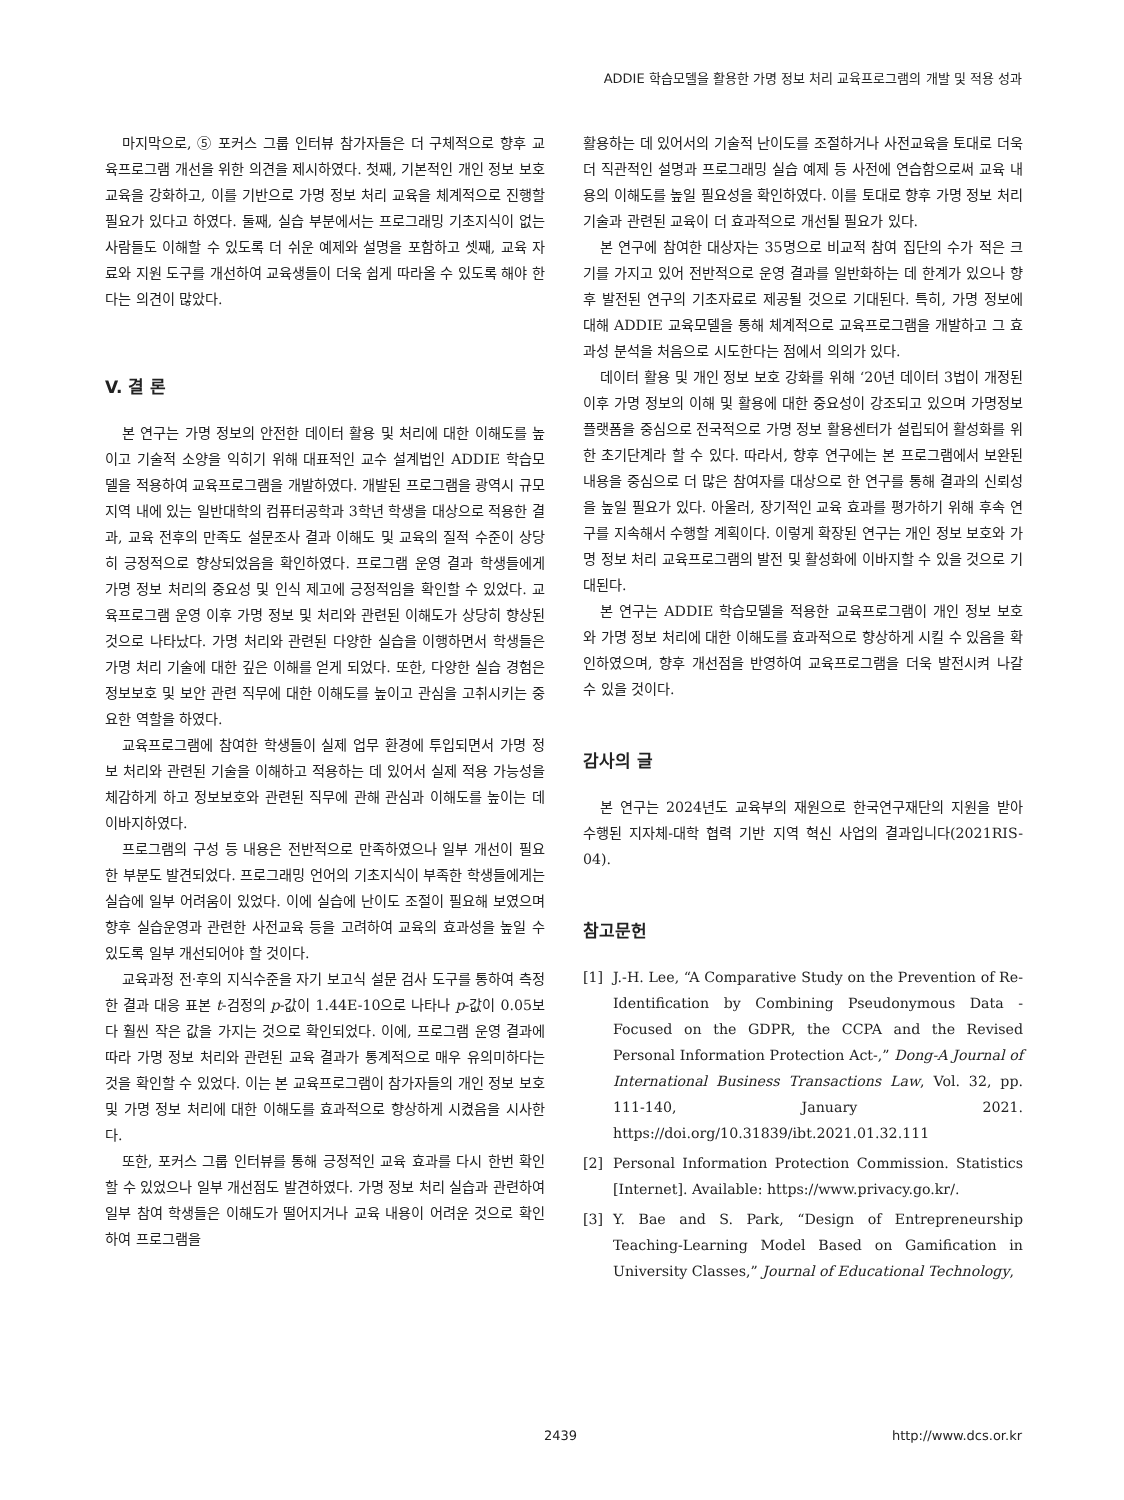ADDIE 학습모델을 활용한 가명 정보 처리 교육프로그램의 개발 및 적용 성과
마지막으로, ⑤ 포커스 그룹 인터뷰 참가자들은 더 구체적으로 향후 교육프로그램 개선을 위한 의견을 제시하였다. 첫째, 기본적인 개인 정보 보호 교육을 강화하고, 이를 기반으로 가명 정보 처리 교육을 체계적으로 진행할 필요가 있다고 하였다. 둘째, 실습 부분에서는 프로그래밍 기초지식이 없는 사람들도 이해할 수 있도록 더 쉬운 예제와 설명을 포함하고 셋째, 교육 자료와 지원 도구를 개선하여 교육생들이 더욱 쉽게 따라올 수 있도록 해야 한다는 의견이 많았다.
V. 결 론
본 연구는 가명 정보의 안전한 데이터 활용 및 처리에 대한 이해도를 높이고 기술적 소양을 익히기 위해 대표적인 교수 설계법인 ADDIE 학습모델을 적용하여 교육프로그램을 개발하였다. 개발된 프로그램을 광역시 규모 지역 내에 있는 일반대학의 컴퓨터공학과 3학년 학생을 대상으로 적용한 결과, 교육 전후의 만족도 설문조사 결과 이해도 및 교육의 질적 수준이 상당히 긍정적으로 향상되었음을 확인하였다. 프로그램 운영 결과 학생들에게 가명 정보 처리의 중요성 및 인식 제고에 긍정적임을 확인할 수 있었다. 교육프로그램 운영 이후 가명 정보 및 처리와 관련된 이해도가 상당히 향상된 것으로 나타났다. 가명 처리와 관련된 다양한 실습을 이행하면서 학생들은 가명 처리 기술에 대한 깊은 이해를 얻게 되었다. 또한, 다양한 실습 경험은 정보보호 및 보안 관련 직무에 대한 이해도를 높이고 관심을 고취시키는 중요한 역할을 하였다.
교육프로그램에 참여한 학생들이 실제 업무 환경에 투입되면서 가명 정보 처리와 관련된 기술을 이해하고 적용하는 데 있어서 실제 적용 가능성을 체감하게 하고 정보보호와 관련된 직무에 관해 관심과 이해도를 높이는 데 이바지하였다.
프로그램의 구성 등 내용은 전반적으로 만족하였으나 일부 개선이 필요한 부분도 발견되었다. 프로그래밍 언어의 기초지식이 부족한 학생들에게는 실습에 일부 어려움이 있었다. 이에 실습에 난이도 조절이 필요해 보였으며 향후 실습운영과 관련한 사전교육 등을 고려하여 교육의 효과성을 높일 수 있도록 일부 개선되어야 할 것이다.
교육과정 전·후의 지식수준을 자기 보고식 설문 검사 도구를 통하여 측정한 결과 대응 표본 t-검정의 p-값이 1.44E-10으로 나타나 p-값이 0.05보다 훨씬 작은 값을 가지는 것으로 확인되었다. 이에, 프로그램 운영 결과에 따라 가명 정보 처리와 관련된 교육 결과가 통계적으로 매우 유의미하다는 것을 확인할 수 있었다. 이는 본 교육프로그램이 참가자들의 개인 정보 보호 및 가명 정보 처리에 대한 이해도를 효과적으로 향상하게 시켰음을 시사한다.
또한, 포커스 그룹 인터뷰를 통해 긍정적인 교육 효과를 다시 한번 확인할 수 있었으나 일부 개선점도 발견하였다. 가명 정보 처리 실습과 관련하여 일부 참여 학생들은 이해도가 떨어지거나 교육 내용이 어려운 것으로 확인하여 프로그램을
활용하는 데 있어서의 기술적 난이도를 조절하거나 사전교육을 토대로 더욱더 직관적인 설명과 프로그래밍 실습 예제 등 사전에 연습함으로써 교육 내용의 이해도를 높일 필요성을 확인하였다. 이를 토대로 향후 가명 정보 처리 기술과 관련된 교육이 더 효과적으로 개선될 필요가 있다.
본 연구에 참여한 대상자는 35명으로 비교적 참여 집단의 수가 적은 크기를 가지고 있어 전반적으로 운영 결과를 일반화하는 데 한계가 있으나 향후 발전된 연구의 기초자료로 제공될 것으로 기대된다. 특히, 가명 정보에 대해 ADDIE 교육모델을 통해 체계적으로 교육프로그램을 개발하고 그 효과성 분석을 처음으로 시도한다는 점에서 의의가 있다.
데이터 활용 및 개인 정보 보호 강화를 위해 ‘20년 데이터 3법이 개정된 이후 가명 정보의 이해 및 활용에 대한 중요성이 강조되고 있으며 가명정보플랫폼을 중심으로 전국적으로 가명 정보 활용센터가 설립되어 활성화를 위한 초기단계라 할 수 있다. 따라서, 향후 연구에는 본 프로그램에서 보완된 내용을 중심으로 더 많은 참여자를 대상으로 한 연구를 통해 결과의 신뢰성을 높일 필요가 있다. 아울러, 장기적인 교육 효과를 평가하기 위해 후속 연구를 지속해서 수행할 계획이다. 이렇게 확장된 연구는 개인 정보 보호와 가명 정보 처리 교육프로그램의 발전 및 활성화에 이바지할 수 있을 것으로 기대된다.
본 연구는 ADDIE 학습모델을 적용한 교육프로그램이 개인 정보 보호와 가명 정보 처리에 대한 이해도를 효과적으로 향상하게 시킬 수 있음을 확인하였으며, 향후 개선점을 반영하여 교육프로그램을 더욱 발전시켜 나갈 수 있을 것이다.
감사의 글
본 연구는 2024년도 교육부의 재원으로 한국연구재단의 지원을 받아 수행된 지자체-대학 협력 기반 지역 혁신 사업의 결과입니다(2021RIS-04).
참고문헌
[1] J.-H. Lee, “A Comparative Study on the Prevention of Re-Identification by Combining Pseudonymous Data -Focused on the GDPR, the CCPA and the Revised Personal Information Protection Act-,” Dong-A Journal of International Business Transactions Law, Vol. 32, pp. 111-140, January 2021. https://doi.org/10.31839/ibt.2021.01.32.111
[2] Personal Information Protection Commission. Statistics [Internet]. Available: https://www.privacy.go.kr/.
[3] Y. Bae and S. Park, “Design of Entrepreneurship Teaching-Learning Model Based on Gamification in University Classes,” Journal of Educational Technology,
2439 http://www.dcs.or.kr